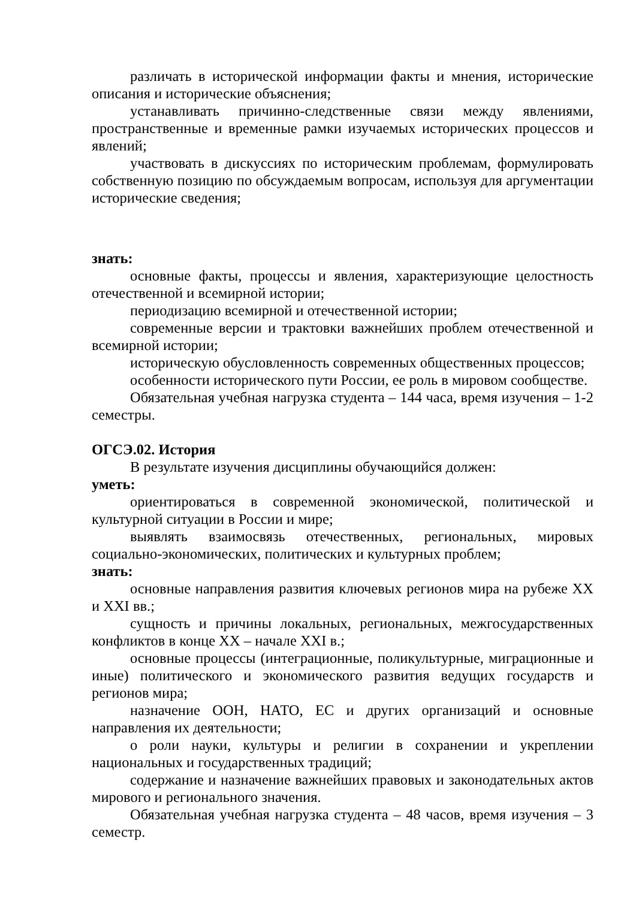различать в исторической информации факты и мнения, исторические описания и исторические объяснения;
устанавливать причинно-следственные связи между явлениями, пространственные и временные рамки изучаемых исторических процессов и явлений;
участвовать в дискуссиях по историческим проблемам, формулировать собственную позицию по обсуждаемым вопросам, используя для аргументации исторические сведения;
знать:
основные факты, процессы и явления, характеризующие целостность отечественной и всемирной истории;
периодизацию всемирной и отечественной истории;
современные версии и трактовки важнейших проблем отечественной и всемирной истории;
историческую обусловленность современных общественных процессов;
особенности исторического пути России, ее роль в мировом сообществе.
Обязательная учебная нагрузка студента – 144 часа, время изучения – 1-2 семестры.
ОГСЭ.02. История
В результате изучения дисциплины обучающийся должен:
уметь:
ориентироваться в современной экономической, политической и культурной ситуации в России и мире;
выявлять взаимосвязь отечественных, региональных, мировых социально-экономических, политических и культурных проблем;
знать:
основные направления развития ключевых регионов мира на рубеже XX и XXI вв.;
сущность и причины локальных, региональных, межгосударственных конфликтов в конце XX – начале XXI в.;
основные процессы (интеграционные, поликультурные, миграционные и иные) политического и экономического развития ведущих государств и регионов мира;
назначение ООН, НАТО, ЕС и других организаций и основные направления их деятельности;
о роли науки, культуры и религии в сохранении и укреплении национальных и государственных традиций;
содержание и назначение важнейших правовых и законодательных актов мирового и регионального значения.
Обязательная учебная нагрузка студента – 48 часов, время изучения – 3 семестр.